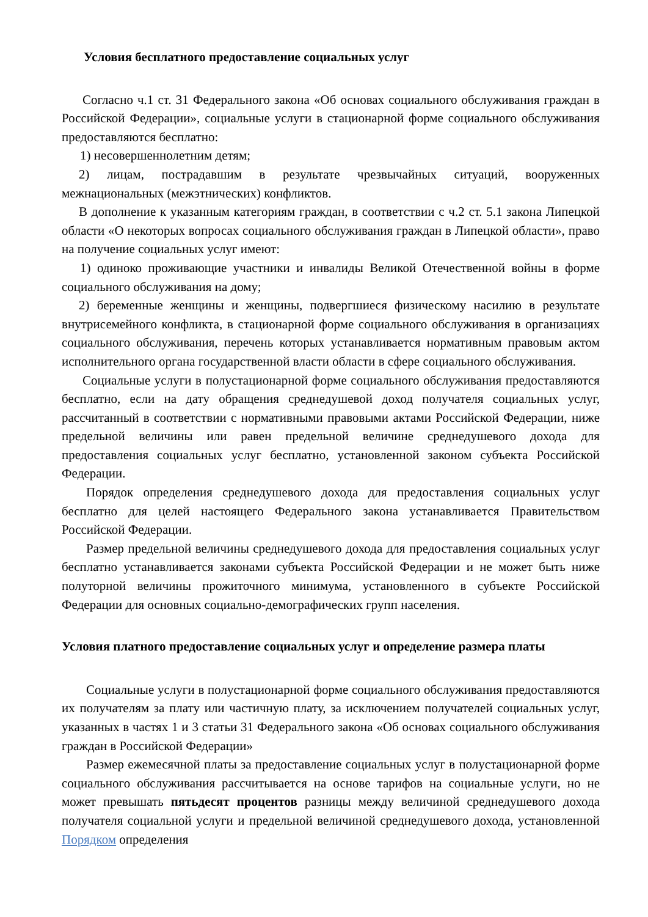Условия бесплатного предоставление социальных услуг
Согласно ч.1 ст. 31 Федерального закона «Об основах социального обслуживания граждан в Российской Федерации», социальные услуги в стационарной форме социального обслуживания предоставляются бесплатно:
1) несовершеннолетним детям;
2) лицам, пострадавшим в результате чрезвычайных ситуаций, вооруженных межнациональных (межэтнических) конфликтов.
В дополнение к указанным категориям граждан, в соответствии с ч.2 ст. 5.1 закона Липецкой области «О некоторых вопросах социального обслуживания граждан в Липецкой области», право на получение социальных услуг имеют:
1) одиноко проживающие участники и инвалиды Великой Отечественной войны в форме социального обслуживания на дому;
2) беременные женщины и женщины, подвергшиеся физическому насилию в результате внутрисемейного конфликта, в стационарной форме социального обслуживания в организациях социального обслуживания, перечень которых устанавливается нормативным правовым актом исполнительного органа государственной власти области в сфере социального обслуживания.
Социальные услуги в полустационарной форме социального обслуживания предоставляются бесплатно, если на дату обращения среднедушевой доход получателя социальных услуг, рассчитанный в соответствии с нормативными правовыми актами Российской Федерации, ниже предельной величины или равен предельной величине среднедушевого дохода для предоставления социальных услуг бесплатно, установленной законом субъекта Российской Федерации.
Порядок определения среднедушевого дохода для предоставления социальных услуг бесплатно для целей настоящего Федерального закона устанавливается Правительством Российской Федерации.
Размер предельной величины среднедушевого дохода для предоставления социальных услуг бесплатно устанавливается законами субъекта Российской Федерации и не может быть ниже полуторной величины прожиточного минимума, установленного в субъекте Российской Федерации для основных социально-демографических групп населения.
Условия платного предоставление социальных услуг и определение размера платы
Социальные услуги в полустационарной форме социального обслуживания предоставляются их получателям за плату или частичную плату, за исключением получателей социальных услуг, указанных в частях 1 и 3 статьи 31 Федерального закона «Об основах социального обслуживания граждан в Российской Федерации»
Размер ежемесячной платы за предоставление социальных услуг в полустационарной форме социального обслуживания рассчитывается на основе тарифов на социальные услуги, но не может превышать пятьдесят процентов разницы между величиной среднедушевого дохода получателя социальной услуги и предельной величиной среднедушевого дохода, установленной Порядком определения